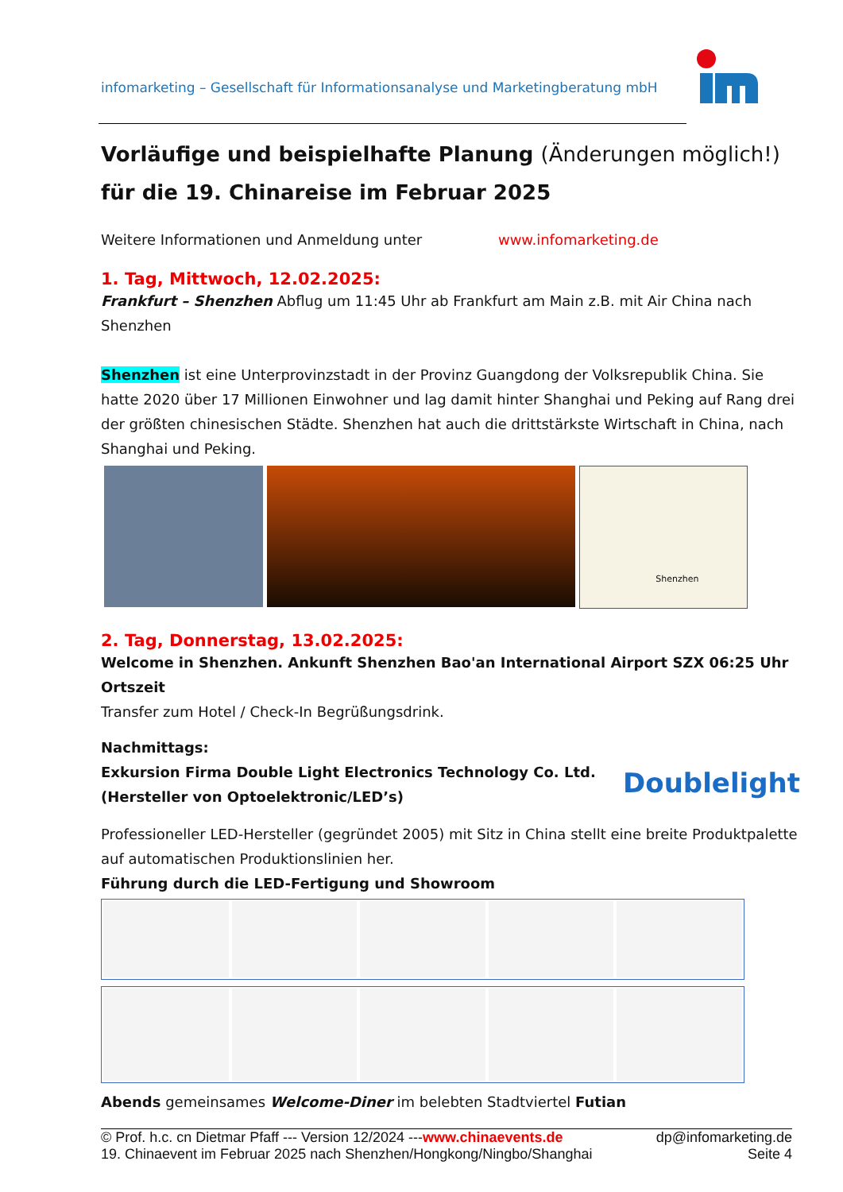infomarketing – Gesellschaft für Informationsanalyse und Marketingberatung mbH
Vorläufige und beispielhafte Planung (Änderungen möglich!) für die 19. Chinareise im Februar 2025
Weitere Informationen und Anmeldung unter www.infomarketing.de
1. Tag, Mittwoch, 12.02.2025:
Frankfurt – Shenzhen Abflug um 11:45 Uhr ab Frankfurt am Main z.B. mit Air China nach Shenzhen
Shenzhen ist eine Unterprovinzstadt in der Provinz Guangdong der Volksrepublik China. Sie hatte 2020 über 17 Millionen Einwohner und lag damit hinter Shanghai und Peking auf Rang drei der größten chinesischen Städte. Shenzhen hat auch die drittstärkste Wirtschaft in China, nach Shanghai und Peking.
Shenzhen
2. Tag, Donnerstag, 13.02.2025:
Welcome in Shenzhen. Ankunft Shenzhen Bao'an International Airport SZX 06:25 Uhr Ortszeit
Transfer zum Hotel / Check-In Begrüßungsdrink.
Nachmittags:
Exkursion Firma Double Light Electronics Technology Co. Ltd.
(Hersteller von Optoelektronic/LED’s)
Doublelight
Professioneller LED-Hersteller (gegründet 2005) mit Sitz in China stellt eine breite Produktpalette auf automatischen Produktionslinien her.
Führung durch die LED-Fertigung und Showroom
Abends gemeinsames Welcome-Diner im belebten Stadtviertel Futian
© Prof. h.c. cn Dietmar Pfaff --- Version 12/2024 ---www.chinaevents.de dp@infomarketing.de
19. Chinaevent im Februar 2025 nach Shenzhen/Hongkong/Ningbo/Shanghai Seite 4